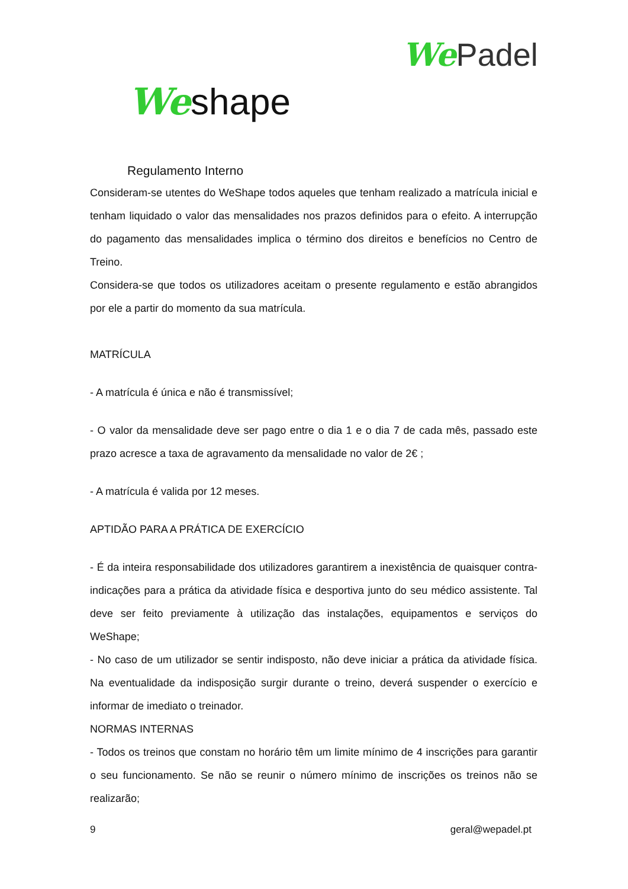We Padel
We shape
Regulamento Interno
Consideram-se utentes do WeShape todos aqueles que tenham realizado a matrícula inicial e tenham liquidado o valor das mensalidades nos prazos definidos para o efeito. A interrupção do pagamento das mensalidades implica o término dos direitos e benefícios no Centro de Treino.
Considera-se que todos os utilizadores aceitam o presente regulamento e estão abrangidos por ele a partir do momento da sua matrícula.
MATRÍCULA
- A matrícula é única e não é transmissível;
- O valor da mensalidade deve ser pago entre o dia 1 e o dia 7 de cada mês, passado este prazo acresce a taxa de agravamento da mensalidade no valor de 2€ ;
- A matrícula é valida por 12 meses.
APTIDÃO PARA A PRÁTICA DE EXERCÍCIO
- É da inteira responsabilidade dos utilizadores garantirem a inexistência de quaisquer contra-indicações para a prática da atividade física e desportiva junto do seu médico assistente. Tal deve ser feito previamente à utilização das instalações, equipamentos e serviços do WeShape;
- No caso de um utilizador se sentir indisposto, não deve iniciar a prática da atividade física. Na eventualidade da indisposição surgir durante o treino, deverá suspender o exercício e informar de imediato o treinador.
NORMAS INTERNAS
- Todos os treinos que constam no horário têm um limite mínimo de 4 inscrições para garantir o seu funcionamento. Se não se reunir o número mínimo de inscrições os treinos não se realizarão;
9 geral@wepadel.pt